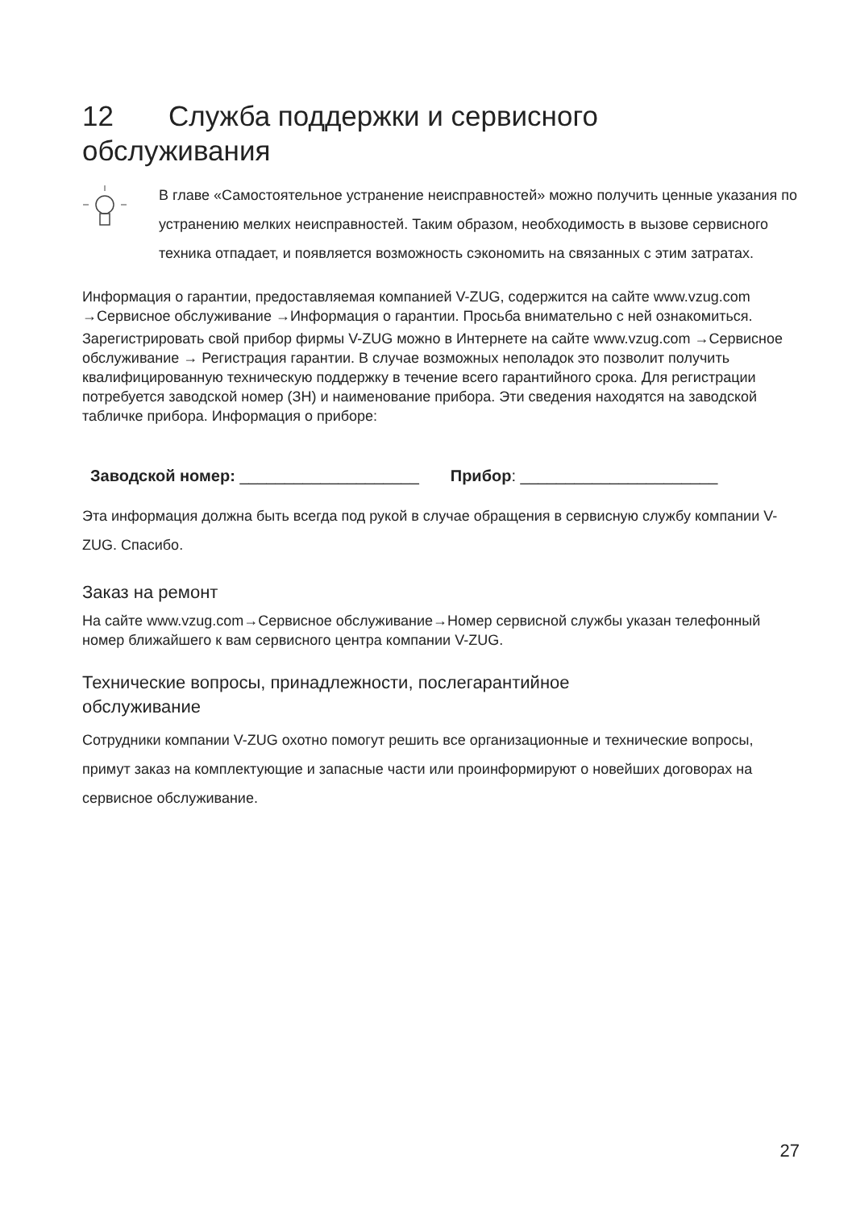12 Служба поддержки и сервисного
обслуживания
В главе «Самостоятельное устранение неисправностей» можно получить цен­ные указания по устранению мелких неисправностей. Таким образом, необ­ходимость в вызове сервисного техника отпадает, и появляется возможность сэкономить на связанных с этим затратах.
Информация о гарантии, предоставляемая компанией V-ZUG, содержится на сайте www.vzug.com →Сервисное обслуживание →Информация о гарантии. Просьба внима­тельно с ней ознакомиться.
Зарегистрировать свой прибор фирмы V-ZUG можно в Интернете на сайте www.vzug.com →Сервисное обслуживание → Регистрация гарантии. В случае возмож­ных неполадок это позволит получить квалифицированную техническую поддержку в течение всего гарантийного срока. Для регистрации потребуется заводской номер (ЗН) и наименование прибора. Эти сведения находятся на заводской табличке прибо­ра. Информация о приборе:
Заводской номер: ____________________ Прибор: ______________________
Эта информация должна быть всегда под рукой в случае обращения в сервисную службу компании V-ZUG. Спасибо.
Заказ на ремонт
На сайте www.vzug.com→Сервисное обслуживание→Номер сервисной службы указан телефонный номер ближайшего к вам сервисного центра компании V-ZUG.
Технические вопросы, принадлежности, послегарантийное
обслуживание
Сотрудники компании V-ZUG охотно помогут решить все организационные и техниче­ские вопросы, примут заказ на комплектующие и запасные части или проинформиру­ют о новейших договорах на сервисное обслуживание.
27